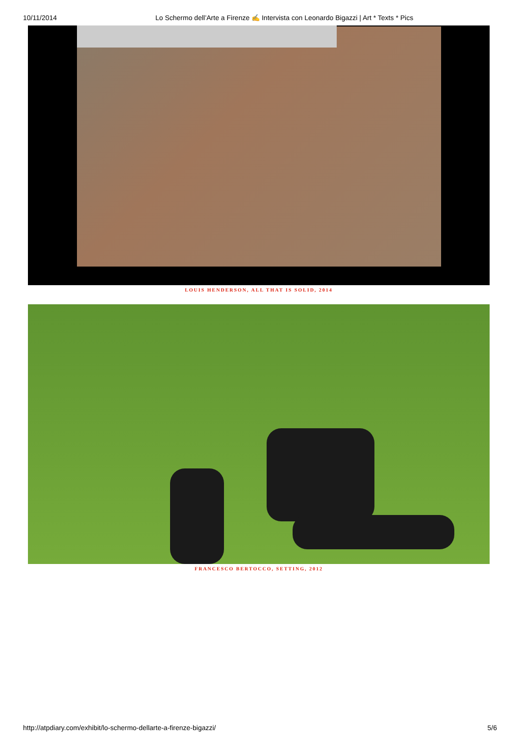10/11/2014 Lo Schermo dell’Arte a Firenze ✍ Intervista con Leonardo Bigazzi | Art * Texts * Pics
LOUIS HENDERSON, ALL THAT IS SOLID, 2014
FRANCESCO BERTOCCO, SETTING, 2012
http://atpdiary.com/exhibit/lo-schermo-dellarte-a-firenze-bigazzi/ 5/6